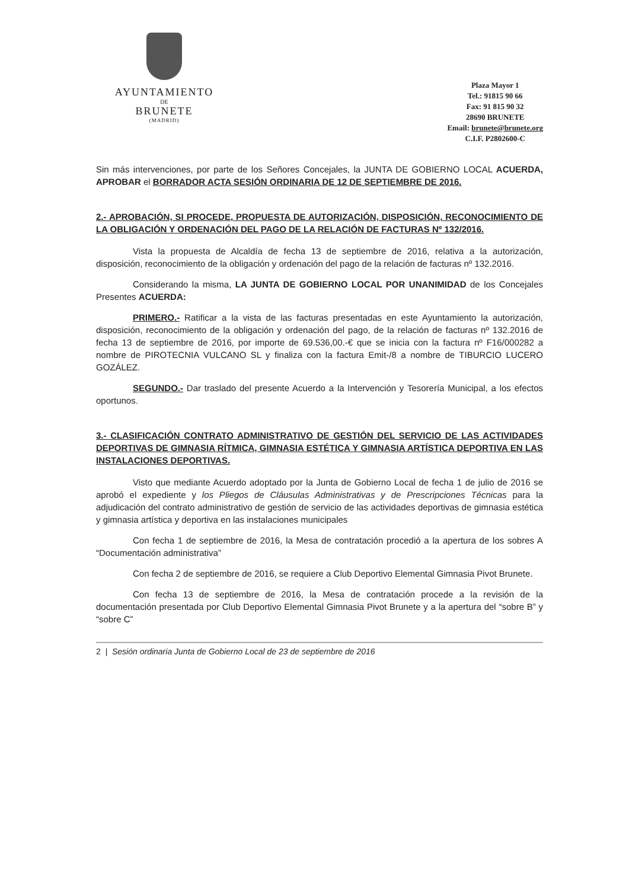AYUNTAMIENTO
DE
BRUNETE
(MADRID)
Plaza Mayor 1
Tel.: 91815 90 66
Fax: 91 815 90 32
28690 BRUNETE
Email: brunete@brunete.org
C.I.F. P2802600-C
Sin más intervenciones, por parte de los Señores Concejales, la JUNTA DE GOBIERNO LOCAL ACUERDA, APROBAR el BORRADOR ACTA SESIÓN ORDINARIA DE 12 DE SEPTIEMBRE DE 2016.
2.- APROBACIÓN, SI PROCEDE, PROPUESTA DE AUTORIZACIÓN, DISPOSICIÓN, RECONOCIMIENTO DE LA OBLIGACIÓN Y ORDENACIÓN DEL PAGO DE LA RELACIÓN DE FACTURAS Nº 132/2016.
Vista la propuesta de Alcaldía de fecha 13 de septiembre de 2016, relativa a la autorización, disposición, reconocimiento de la obligación y ordenación del pago de la relación de facturas nº 132.2016.
Considerando la misma, LA JUNTA DE GOBIERNO LOCAL POR UNANIMIDAD de los Concejales Presentes ACUERDA:
PRIMERO.- Ratificar a la vista de las facturas presentadas en este Ayuntamiento la autorización, disposición, reconocimiento de la obligación y ordenación del pago, de la relación de facturas nº 132.2016 de fecha 13 de septiembre de 2016, por importe de 69.536,00.-€ que se inicia con la factura nº F16/000282 a nombre de PIROTECNIA VULCANO SL y finaliza con la factura Emit-/8 a nombre de TIBURCIO LUCERO GOZÁLEZ.
SEGUNDO.- Dar traslado del presente Acuerdo a la Intervención y Tesorería Municipal, a los efectos oportunos.
3.- CLASIFICACIÓN CONTRATO ADMINISTRATIVO DE GESTIÓN DEL SERVICIO DE LAS ACTIVIDADES DEPORTIVAS DE GIMNASIA RÍTMICA, GIMNASIA ESTÉTICA Y GIMNASIA ARTÍSTICA DEPORTIVA EN LAS INSTALACIONES DEPORTIVAS.
Visto que mediante Acuerdo adoptado por la Junta de Gobierno Local de fecha 1 de julio de 2016 se aprobó el expediente y los Pliegos de Cláusulas Administrativas y de Prescripciones Técnicas para la adjudicación del contrato administrativo de gestión de servicio de las actividades deportivas de gimnasia estética y gimnasia artística y deportiva en las instalaciones municipales
Con fecha 1 de septiembre de 2016, la Mesa de contratación procedió a la apertura de los sobres A “Documentación administrativa”
Con fecha 2 de septiembre de 2016, se requiere a Club Deportivo Elemental Gimnasia Pivot Brunete.
Con fecha 13 de septiembre de 2016, la Mesa de contratación procede a la revisión de la documentación presentada por Club Deportivo Elemental Gimnasia Pivot Brunete y a la apertura del “sobre B” y “sobre C”
2 | Sesión ordinaria Junta de Gobierno Local de 23 de septiembre de 2016